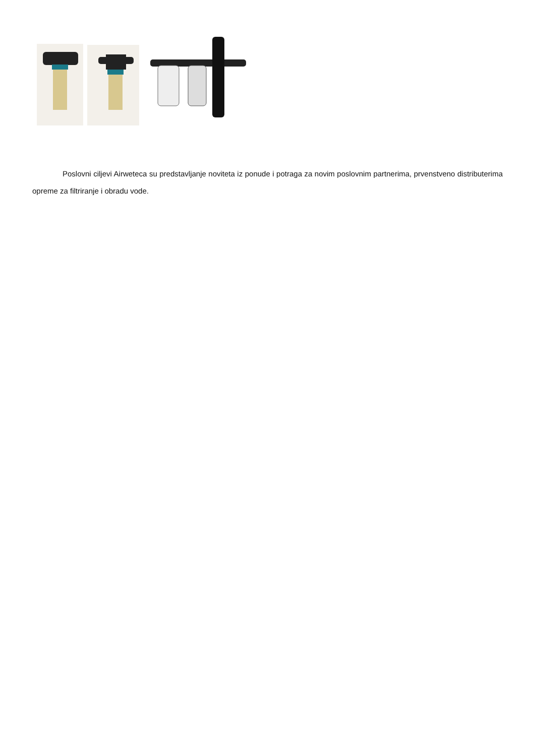Poslovni ciljevi Airweteca su predstavljanje noviteta iz ponude i potraga za novim poslovnim partnerima, prvenstveno distributerima opreme za filtriranje i obradu vode.